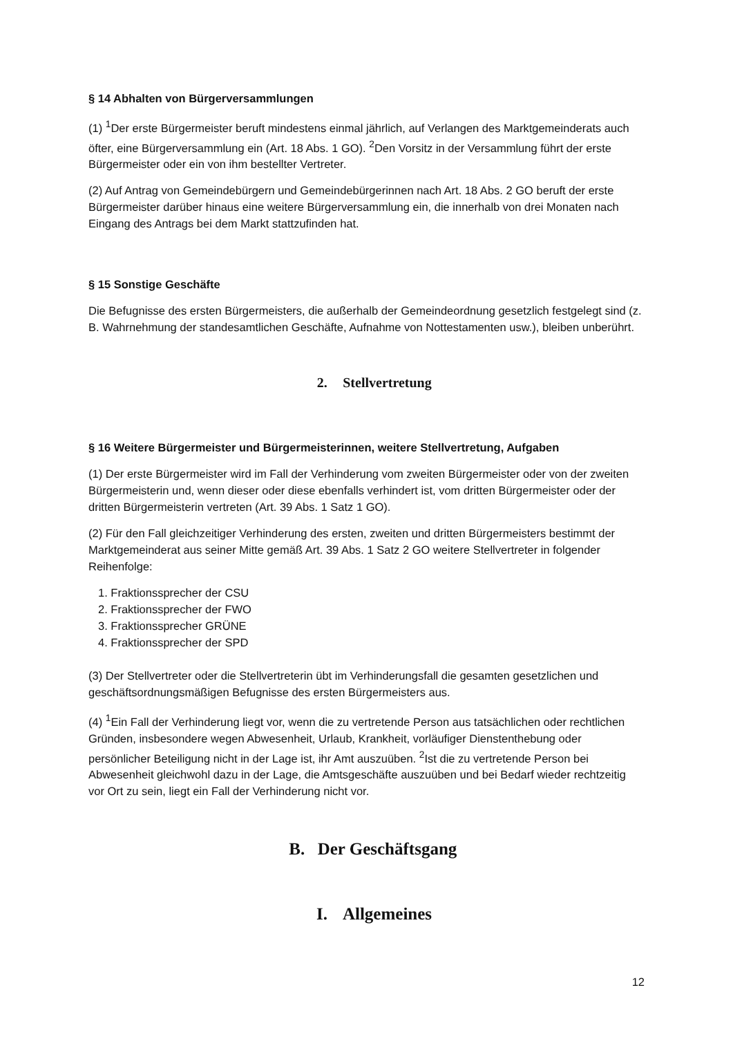§ 14 Abhalten von Bürgerversammlungen
(1) <sup>1</sup>Der erste Bürgermeister beruft mindestens einmal jährlich, auf Verlangen des Marktgemeinderats auch öfter, eine Bürgerversammlung ein (Art. 18 Abs. 1 GO). <sup>2</sup>Den Vorsitz in der Versammlung führt der erste Bürgermeister oder ein von ihm bestellter Vertreter.
(2) Auf Antrag von Gemeindebürgern und Gemeindebürgerinnen nach Art. 18 Abs. 2 GO beruft der erste Bürgermeister darüber hinaus eine weitere Bürgerversammlung ein, die innerhalb von drei Monaten nach Eingang des Antrags bei dem Markt stattzufinden hat.
§ 15 Sonstige Geschäfte
Die Befugnisse des ersten Bürgermeisters, die außerhalb der Gemeindeordnung gesetzlich festgelegt sind (z. B. Wahrnehmung der standesamtlichen Geschäfte, Aufnahme von Nottestamenten usw.), bleiben unberührt.
2. Stellvertretung
§ 16 Weitere Bürgermeister und Bürgermeisterinnen, weitere Stellvertretung, Aufgaben
(1) Der erste Bürgermeister wird im Fall der Verhinderung vom zweiten Bürgermeister oder von der zweiten Bürgermeisterin und, wenn dieser oder diese ebenfalls verhindert ist, vom dritten Bürgermeister oder der dritten Bürgermeisterin vertreten (Art. 39 Abs. 1 Satz 1 GO).
(2) Für den Fall gleichzeitiger Verhinderung des ersten, zweiten und dritten Bürgermeisters bestimmt der Marktgemeinderat aus seiner Mitte gemäß Art. 39 Abs. 1 Satz 2 GO weitere Stellvertreter in folgender Reihenfolge:
1. Fraktionssprecher der CSU
2. Fraktionssprecher der FWO
3. Fraktionssprecher GRÜNE
4. Fraktionssprecher der SPD
(3) Der Stellvertreter oder die Stellvertreterin übt im Verhinderungsfall die gesamten gesetzlichen und geschäftsordnungsmäßigen Befugnisse des ersten Bürgermeisters aus.
(4) <sup>1</sup>Ein Fall der Verhinderung liegt vor, wenn die zu vertretende Person aus tatsächlichen oder rechtlichen Gründen, insbesondere wegen Abwesenheit, Urlaub, Krankheit, vorläufiger Dienstenthebung oder persönlicher Beteiligung nicht in der Lage ist, ihr Amt auszuüben. <sup>2</sup>Ist die zu vertretende Person bei Abwesenheit gleichwohl dazu in der Lage, die Amtsgeschäfte auszuüben und bei Bedarf wieder rechtzeitig vor Ort zu sein, liegt ein Fall der Verhinderung nicht vor.
B. Der Geschäftsgang
I. Allgemeines
12